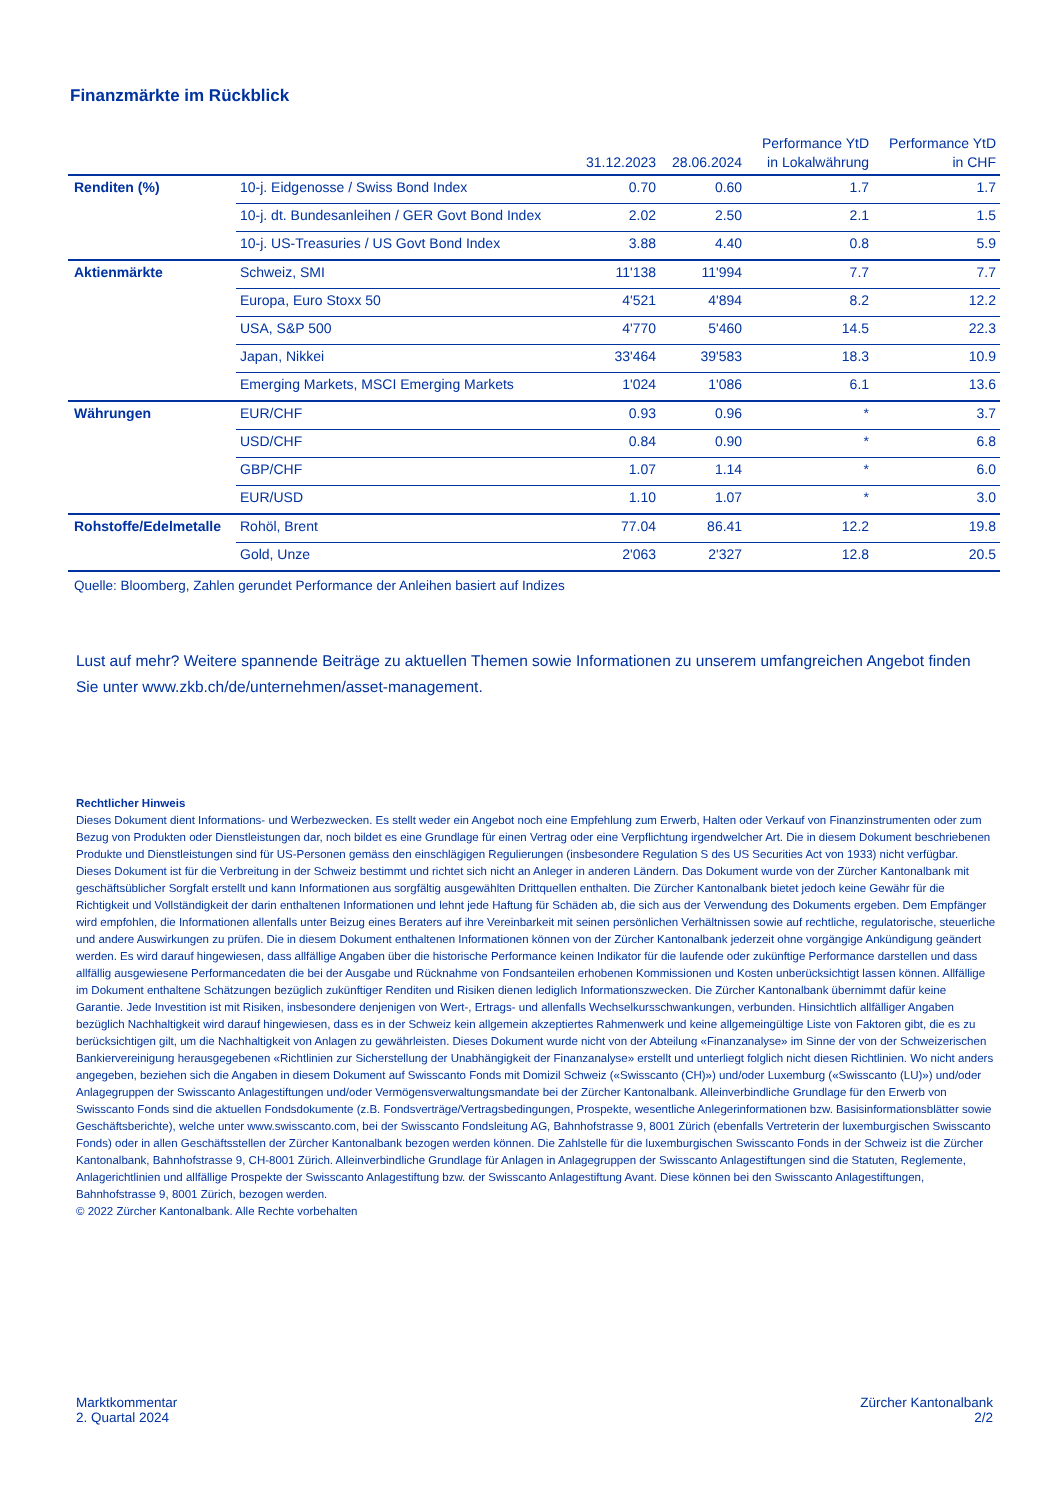Finanzmärkte im Rückblick
| | | 31.12.2023 | 28.06.2024 | Performance YtD in Lokalwährung | Performance YtD in CHF |
| --- | --- | --- | --- | --- | --- |
| Renditen (%) | 10-j. Eidgenosse / Swiss Bond Index | 0.70 | 0.60 | 1.7 | 1.7 |
| | 10-j. dt. Bundesanleihen / GER Govt Bond Index | 2.02 | 2.50 | 2.1 | 1.5 |
| | 10-j. US-Treasuries / US Govt Bond Index | 3.88 | 4.40 | 0.8 | 5.9 |
| Aktienmärkte | Schweiz, SMI | 11'138 | 11'994 | 7.7 | 7.7 |
| | Europa, Euro Stoxx 50 | 4'521 | 4'894 | 8.2 | 12.2 |
| | USA, S&P 500 | 4'770 | 5'460 | 14.5 | 22.3 |
| | Japan, Nikkei | 33'464 | 39'583 | 18.3 | 10.9 |
| | Emerging Markets, MSCI Emerging Markets | 1'024 | 1'086 | 6.1 | 13.6 |
| Währungen | EUR/CHF | 0.93 | 0.96 | * | 3.7 |
| | USD/CHF | 0.84 | 0.90 | * | 6.8 |
| | GBP/CHF | 1.07 | 1.14 | * | 6.0 |
| | EUR/USD | 1.10 | 1.07 | * | 3.0 |
| Rohstoffe/Edelmetalle | Rohöl, Brent | 77.04 | 86.41 | 12.2 | 19.8 |
| | Gold, Unze | 2'063 | 2'327 | 12.8 | 20.5 |
Quelle: Bloomberg, Zahlen gerundet Performance der Anleihen basiert auf Indizes
Lust auf mehr? Weitere spannende Beiträge zu aktuellen Themen sowie Informationen zu unserem umfangreichen Angebot finden Sie unter www.zkb.ch/de/unternehmen/asset-management.
Rechtlicher Hinweis
Dieses Dokument dient Informations- und Werbezwecken. Es stellt weder ein Angebot noch eine Empfehlung zum Erwerb, Halten oder Verkauf von Finanzinstrumenten oder zum Bezug von Produkten oder Dienstleistungen dar, noch bildet es eine Grundlage für einen Vertrag oder eine Verpflichtung irgendwelcher Art. Die in diesem Dokument beschriebenen Produkte und Dienstleistungen sind für US-Personen gemäss den einschlägigen Regulierungen (insbesondere Regulation S des US Securities Act von 1933) nicht verfügbar. Dieses Dokument ist für die Verbreitung in der Schweiz bestimmt und richtet sich nicht an Anleger in anderen Ländern. Das Dokument wurde von der Zürcher Kantonalbank mit geschäftsüblicher Sorgfalt erstellt und kann Informationen aus sorgfältig ausgewählten Drittquellen enthalten. Die Zürcher Kantonalbank bietet jedoch keine Gewähr für die Richtigkeit und Vollständigkeit der darin enthaltenen Informationen und lehnt jede Haftung für Schäden ab, die sich aus der Verwendung des Dokuments ergeben. Dem Empfänger wird empfohlen, die Informationen allenfalls unter Beizug eines Beraters auf ihre Vereinbarkeit mit seinen persönlichen Verhältnissen sowie auf rechtliche, regulatorische, steuerliche und andere Auswirkungen zu prüfen. Die in diesem Dokument enthaltenen Informationen können von der Zürcher Kantonalbank jederzeit ohne vorgängige Ankündigung geändert werden. Es wird darauf hingewiesen, dass allfällige Angaben über die historische Performance keinen Indikator für die laufende oder zukünftige Performance darstellen und dass allfällig ausgewiesene Performancedaten die bei der Ausgabe und Rücknahme von Fondsanteilen erhobenen Kommissionen und Kosten unberücksichtigt lassen können. Allfällige im Dokument enthaltene Schätzungen bezüglich zukünftiger Renditen und Risiken dienen lediglich Informationszwecken. Die Zürcher Kantonalbank übernimmt dafür keine Garantie. Jede Investition ist mit Risiken, insbesondere denjenigen von Wert-, Ertrags- und allenfalls Wechselkursschwankungen, verbunden. Hinsichtlich allfälliger Angaben bezüglich Nachhaltigkeit wird darauf hingewiesen, dass es in der Schweiz kein allgemein akzeptiertes Rahmenwerk und keine allgemeingültige Liste von Faktoren gibt, die es zu berücksichtigen gilt, um die Nachhaltigkeit von Anlagen zu gewährleisten. Dieses Dokument wurde nicht von der Abteilung «Finanzanalyse» im Sinne der von der Schweizerischen Bankiervereinigung herausgegebenen «Richtlinien zur Sicherstellung der Unabhängigkeit der Finanzanalyse» erstellt und unterliegt folglich nicht diesen Richtlinien. Wo nicht anders angegeben, beziehen sich die Angaben in diesem Dokument auf Swisscanto Fonds mit Domizil Schweiz («Swisscanto (CH)») und/oder Luxemburg («Swisscanto (LU)») und/oder Anlagegruppen der Swisscanto Anlagestiftungen und/oder Vermögensverwaltungsmandate bei der Zürcher Kantonalbank. Alleinverbindliche Grundlage für den Erwerb von Swisscanto Fonds sind die aktuellen Fondsdokumente (z.B. Fondsverträge/Vertragsbedingungen, Prospekte, wesentliche Anlegerinformationen bzw. Basisinformationsblätter sowie Geschäftsberichte), welche unter www.swisscanto.com, bei der Swisscanto Fondsleitung AG, Bahnhofstrasse 9, 8001 Zürich (ebenfalls Vertreterin der luxemburgischen Swisscanto Fonds) oder in allen Geschäftsstellen der Zürcher Kantonalbank bezogen werden können. Die Zahlstelle für die luxemburgischen Swisscanto Fonds in der Schweiz ist die Zürcher Kantonalbank, Bahnhofstrasse 9, CH-8001 Zürich. Alleinverbindliche Grundlage für Anlagen in Anlagegruppen der Swisscanto Anlagestiftungen sind die Statuten, Reglemente, Anlagerichtlinien und allfällige Prospekte der Swisscanto Anlagestiftung bzw. der Swisscanto Anlagestiftung Avant. Diese können bei den Swisscanto Anlagestiftungen, Bahnhofstrasse 9, 8001 Zürich, bezogen werden.
© 2022 Zürcher Kantonalbank. Alle Rechte vorbehalten
Marktkommentar
2. Quartal 2024
Zürcher Kantonalbank
2/2